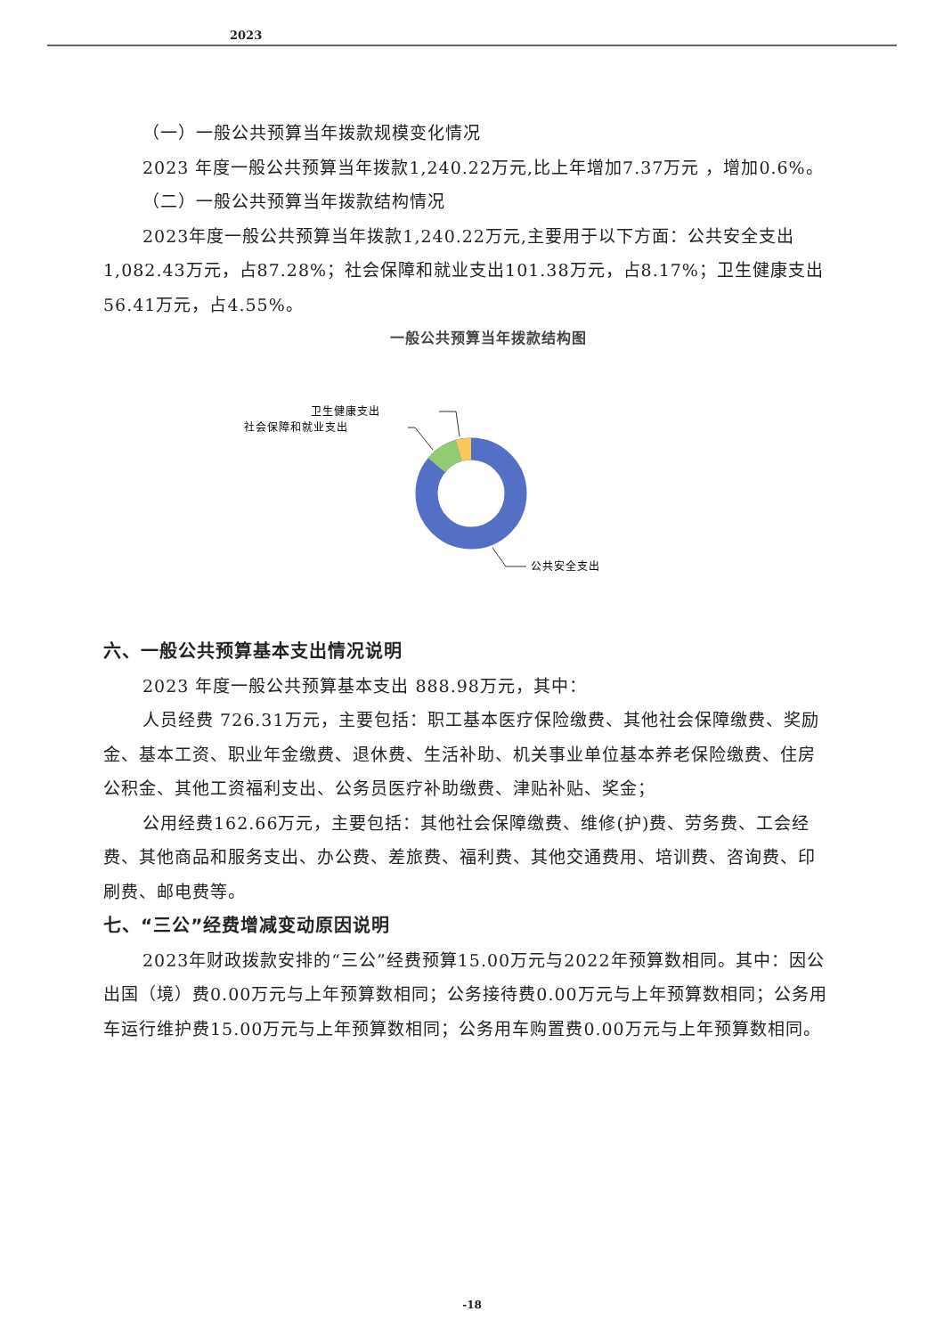2023
（一）一般公共预算当年拨款规模变化情况
2023 年度一般公共预算当年拨款1,240.22万元,比上年增加7.37万元 ，增加0.6%。
（二）一般公共预算当年拨款结构情况
2023年度一般公共预算当年拨款1,240.22万元,主要用于以下方面：公共安全支出1,082.43万元，占87.28%；社会保障和就业支出101.38万元，占8.17%；卫生健康支出56.41万元，占4.55%。
一般公共预算当年拨款结构图
卫生健康支出
社会保障和就业支出
公共安全支出
六、一般公共预算基本支出情况说明
2023 年度一般公共预算基本支出 888.98万元，其中：
人员经费 726.31万元，主要包括：职工基本医疗保险缴费、其他社会保障缴费、奖励金、基本工资、职业年金缴费、退休费、生活补助、机关事业单位基本养老保险缴费、住房公积金、其他工资福利支出、公务员医疗补助缴费、津贴补贴、奖金；
公用经费162.66万元，主要包括：其他社会保障缴费、维修(护)费、劳务费、工会经费、其他商品和服务支出、办公费、差旅费、福利费、其他交通费用、培训费、咨询费、印刷费、邮电费等。
七、“三公”经费增减变动原因说明
2023年财政拨款安排的“三公”经费预算15.00万元与2022年预算数相同。其中：因公出国（境）费0.00万元与上年预算数相同；公务接待费0.00万元与上年预算数相同；公务用车运行维护费15.00万元与上年预算数相同；公务用车购置费0.00万元与上年预算数相同。
-18